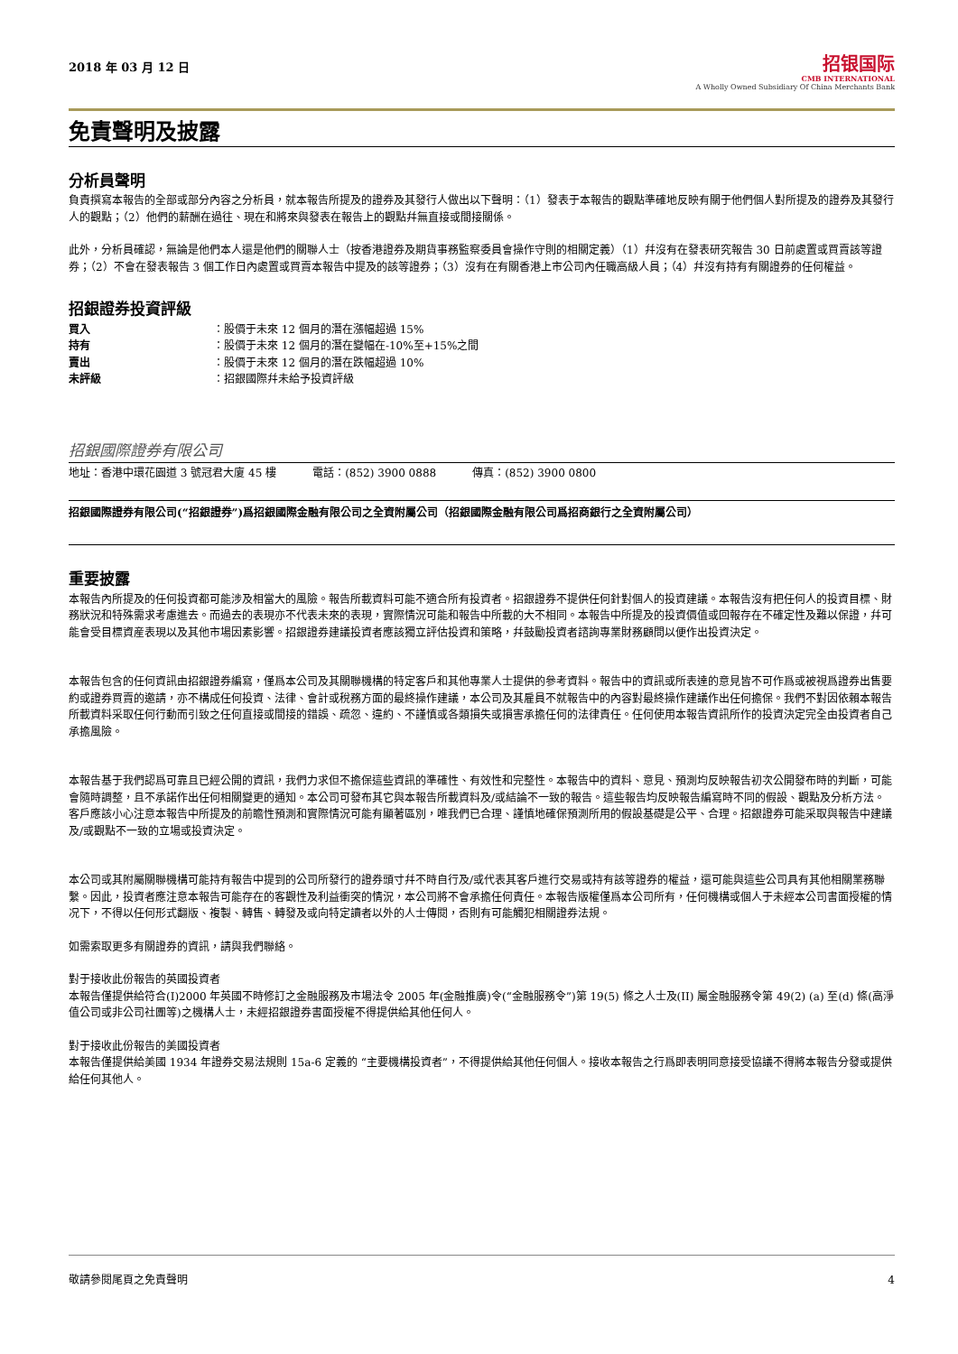2018 年 03 月 12 日
招银国际
CMB INTERNATIONAL
A Wholly Owned Subsidiary Of China Merchants Bank
免責聲明及披露
分析員聲明
負責撰寫本報告的全部或部分內容之分析員，就本報告所提及的證券及其發行人做出以下聲明：（1）發表于本報告的觀點準確地反映有關于他們個人對所提及的證券及其發行人的觀點；（2）他們的薪酬在過往、現在和將來與發表在報告上的觀點幷無直接或間接關係。
此外，分析員確認，無論是他們本人還是他們的關聯人士（按香港證券及期貨事務監察委員會操作守則的相關定義）（1）幷沒有在發表研究報告 30 日前處置或買賣該等證券；（2）不會在發表報告 3 個工作日內處置或買賣本報告中提及的該等證券；（3）沒有在有關香港上市公司內任職高級人員；（4）幷沒有持有有關證券的任何權益。
招銀證券投資評級
買入 ：股價于未來 12 個月的潛在漲幅超過 15% 持有 ：股價于未來 12 個月的潛在變幅在-10%至+15%之間 賣出 ：股價于未來 12 個月的潛在跌幅超過 10% 未評級 ：招銀國際幷未給予投資評級
招銀國際證券有限公司
地址：香港中環花園道 3 號冠君大廈 45 樓 電話：(852) 3900 0888 傳真：(852) 3900 0800
招銀國際證券有限公司(“招銀證券”)爲招銀國際金融有限公司之全資附屬公司（招銀國際金融有限公司爲招商銀行之全資附屬公司）
重要披露
本報告內所提及的任何投資都可能涉及相當大的風險。報告所載資料可能不適合所有投資者。招銀證券不提供任何針對個人的投資建議。本報告沒有把任何人的投資目標、財務狀況和特殊需求考慮進去。而過去的表現亦不代表未來的表現，實際情況可能和報告中所載的大不相同。本報告中所提及的投資價值或回報存在不確定性及難以保證，幷可能會受目標資産表現以及其他市場因素影響。招銀證券建議投資者應該獨立評估投資和策略，幷鼓勵投資者諮詢專業財務顧問以便作出投資決定。
本報告包含的任何資訊由招銀證券編寫，僅爲本公司及其關聯機構的特定客戶和其他專業人士提供的參考資料。報告中的資訊或所表達的意見皆不可作爲或被視爲證券出售要約或證券買賣的邀請，亦不構成任何投資、法律、會計或稅務方面的最終操作建議，本公司及其雇員不就報告中的內容對最終操作建議作出任何擔保。我們不對因依賴本報告所載資料采取任何行動而引致之任何直接或間接的錯誤、疏忽、違約、不謹慎或各類損失或損害承擔任何的法律責任。任何使用本報告資訊所作的投資決定完全由投資者自己承擔風險。
本報告基于我們認爲可靠且已經公開的資訊，我們力求但不擔保這些資訊的準確性、有效性和完整性。本報告中的資料、意見、預測均反映報告初次公開發布時的判斷，可能會隨時調整，且不承諾作出任何相關變更的通知。本公司可發布其它與本報告所載資料及/或結論不一致的報告。這些報告均反映報告編寫時不同的假設、觀點及分析方法。客戶應該小心注意本報告中所提及的前瞻性預測和實際情況可能有顯著區別，唯我們已合理、謹慎地確保預測所用的假設基礎是公平、合理。招銀證券可能采取與報告中建議及/或觀點不一致的立場或投資決定。
本公司或其附屬關聯機構可能持有報告中提到的公司所發行的證券頭寸幷不時自行及/或代表其客戶進行交易或持有該等證券的權益，還可能與這些公司具有其他相關業務聯繫。因此，投資者應注意本報告可能存在的客觀性及利益衝突的情況，本公司將不會承擔任何責任。本報告版權僅爲本公司所有，任何機構或個人于未經本公司書面授權的情况下，不得以任何形式翻版、複製、轉售、轉發及或向特定讀者以外的人士傳閱，否則有可能觸犯相關證券法規。
如需索取更多有關證券的資訊，請與我們聯絡。
對于接收此份報告的英國投資者
本報告僅提供給符合(I)2000 年英國不時修訂之金融服務及市場法令 2005 年(金融推廣)令(“金融服務令”)第 19(5) 條之人士及(II) 屬金融服務令第 49(2) (a) 至(d) 條(高淨值公司或非公司社團等)之機構人士，未經招銀證券書面授權不得提供給其他任何人。
對于接收此份報告的美國投資者
本報告僅提供給美國 1934 年證券交易法規則 15a-6 定義的 “主要機構投資者”，不得提供給其他任何個人。接收本報告之行爲即表明同意接受協議不得將本報告分發或提供給任何其他人。
敬請參閱尾頁之免責聲明 4